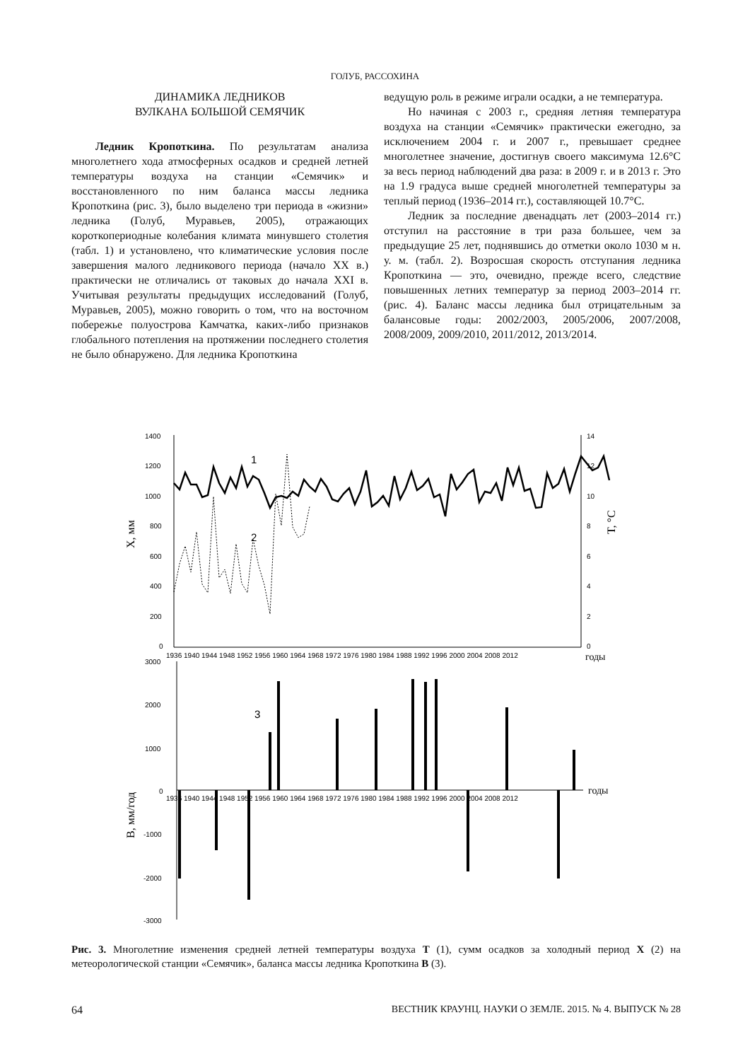ГОЛУБ, РАССОХИНА
ДИНАМИКА ЛЕДНИКОВ
ВУЛКАНА БОЛЬШОЙ СЕМЯЧИК
Ледник Кропоткина. По результатам анализа многолетнего хода атмосферных осадков и средней летней температуры воздуха на станции «Семячик» и восстановленного по ним баланса массы ледника Кропоткина (рис. 3), было выделено три периода в «жизни» ледника (Голуб, Муравьев, 2005), отражающих короткопериодные колебания климата минувшего столетия (табл. 1) и установлено, что климатические условия после завершения малого ледникового периода (начало XX в.) практически не отличались от таковых до начала XXI в. Учитывая результаты предыдущих исследований (Голуб, Муравьев, 2005), можно говорить о том, что на восточном побережье полуострова Камчатка, каких-либо признаков глобального потепления на протяжении последнего столетия не было обнаружено. Для ледника Кропоткина
ведущую роль в режиме играли осадки, а не температура.
Но начиная с 2003 г., средняя летняя температура воздуха на станции «Семячик» практически ежегодно, за исключением 2004 г. и 2007 г., превышает среднее многолетнее значение, достигнув своего максимума 12.6°C за весь период наблюдений два раза: в 2009 г. и в 2013 г. Это на 1.9 градуса выше средней многолетней температуры за теплый период (1936–2014 гг.), составляющей 10.7°C.
Ледник за последние двенадцать лет (2003–2014 гг.) отступил на расстояние в три раза большее, чем за предыдущие 25 лет, поднявшись до отметки около 1030 м н. у. м. (табл. 2). Возросшая скорость отступания ледника Кропоткина — это, очевидно, прежде всего, следствие повышенных летних температур за период 2003–2014 гг. (рис. 4). Баланс массы ледника был отрицательным за балансовые годы: 2002/2003, 2005/2006, 2007/2008, 2008/2009, 2009/2010, 2011/2012, 2013/2014.
1400
1200
1000
800
600
400
200
0
14
12
10
8
6
4
2
0
X, мм
T, °C
1
2
1936 1940 1944 1948 1952 1956 1960 1964 1968 1972 1976 1980 1984 1988 1992 1996 2000 2004 2008 2012
годы
3000
2000
1000
0
-1000
-2000
-3000
B, мм/год
3
1936 1940 1944 1948 1952 1956 1960 1964 1968 1972 1976 1980 1984 1988 1992 1996 2000 2004 2008 2012
годы
Рис. 3. Многолетние изменения средней летней температуры воздуха T (1), сумм осадков за холодный период X (2) на метеорологической станции «Семячик», баланса массы ледника Кропоткина B (3).
64 ВЕСТНИК КРАУНЦ. НАУКИ О ЗЕМЛЕ. 2015. № 4. ВЫПУСК № 28